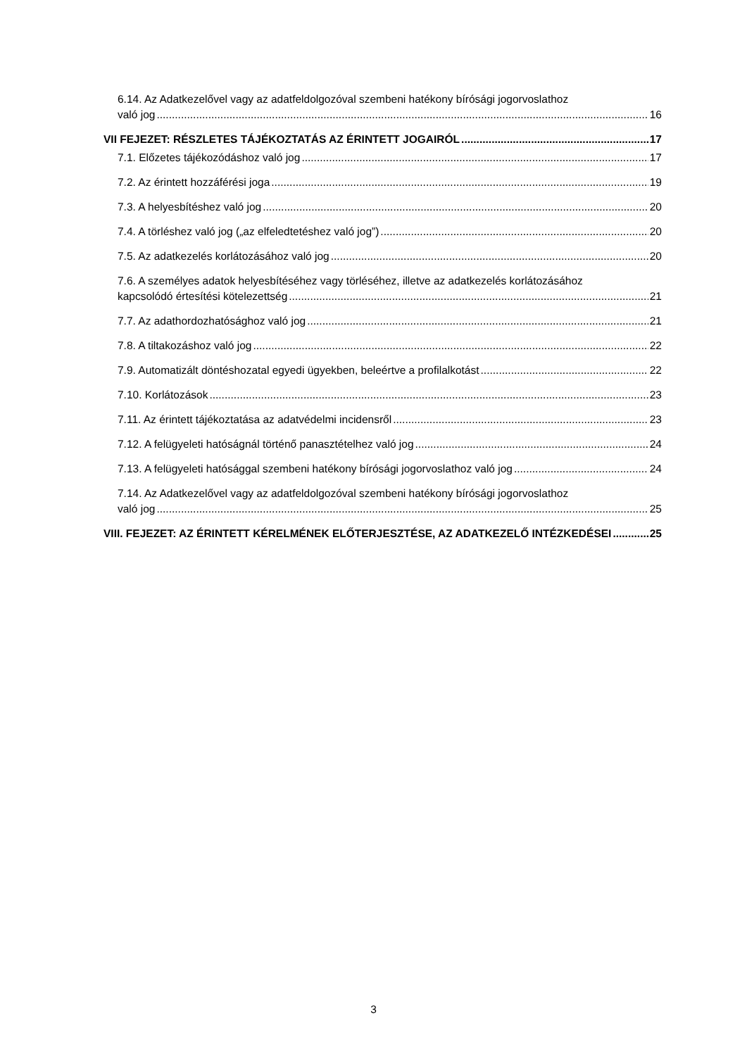6.14. Az Adatkezelővel vagy az adatfeldolgozóval szembeni hatékony bírósági jogorvoslathoz
való jog 16
VII FEJEZET: RÉSZLETES TÁJÉKOZTATÁS AZ ÉRINTETT JOGAIRÓL 17
7.1. Előzetes tájékozódáshoz való jog 17
7.2. Az érintett hozzáférési joga 19
7.3. A helyesbítéshez való jog 20
7.4. A törléshez való jog („az elfeledtetéshez való jog”) 20
7.5. Az adatkezelés korlátozásához való jog 20
7.6. A személyes adatok helyesbítéséhez vagy törléséhez, illetve az adatkezelés korlátozásához
kapcsolódó értesítési kötelezettség 21
7.7. Az adathordozhatósághoz való jog 21
7.8. A tiltakozáshoz való jog 22
7.9. Automatizált döntéshozatal egyedi ügyekben, beleértve a profilalkotást 22
7.10. Korlátozások 23
7.11. Az érintett tájékoztatása az adatvédelmi incidensről 23
7.12. A felügyeleti hatóságnál történő panasztételhez való jog 24
7.13. A felügyeleti hatósággal szembeni hatékony bírósági jogorvoslathoz való jog 24
7.14. Az Adatkezelővel vagy az adatfeldolgozóval szembeni hatékony bírósági jogorvoslathoz
való jog 25
VIII. FEJEZET: AZ ÉRINTETT KÉRELMÉNEK ELŐTERJESZTÉSE, AZ ADATKEZELŐ INTÉZKEDÉSEI 25
3